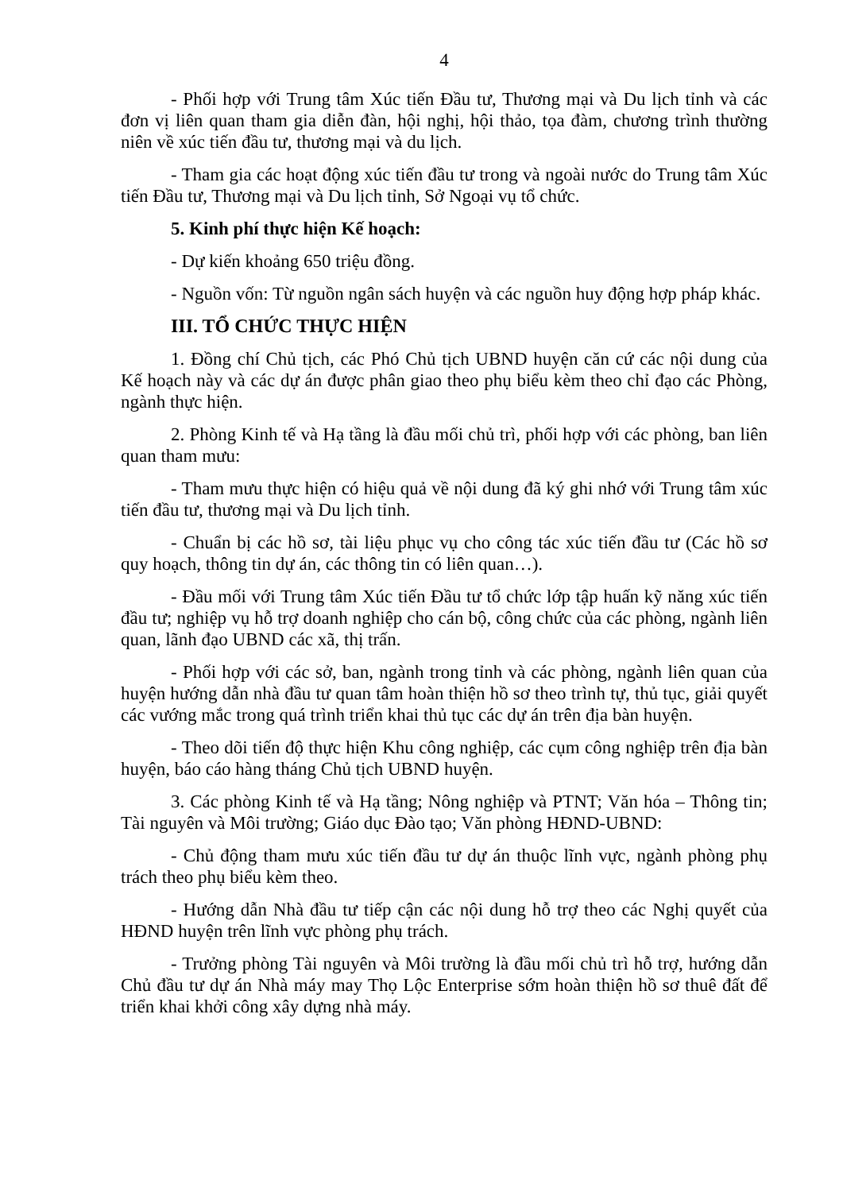4
- Phối hợp với Trung tâm Xúc tiến Đầu tư, Thương mại và Du lịch tỉnh và các đơn vị liên quan tham gia diễn đàn, hội nghị, hội thảo, tọa đàm, chương trình thường niên về xúc tiến đầu tư, thương mại và du lịch.
- Tham gia các hoạt động xúc tiến đầu tư trong và ngoài nước do Trung tâm Xúc tiến Đầu tư, Thương mại và Du lịch tỉnh, Sở Ngoại vụ tổ chức.
5. Kinh phí thực hiện Kế hoạch:
- Dự kiến khoảng 650 triệu đồng.
- Nguồn vốn: Từ nguồn ngân sách huyện và các nguồn huy động hợp pháp khác.
III. TỔ CHỨC THỰC HIỆN
1. Đồng chí Chủ tịch, các Phó Chủ tịch UBND huyện căn cứ các nội dung của Kế hoạch này và các dự án được phân giao theo phụ biểu kèm theo chỉ đạo các Phòng, ngành thực hiện.
2. Phòng Kinh tế và Hạ tầng là đầu mối chủ trì, phối hợp với các phòng, ban liên quan tham mưu:
- Tham mưu thực hiện có hiệu quả về nội dung đã ký ghi nhớ với Trung tâm xúc tiến đầu tư, thương mại và Du lịch tỉnh.
- Chuẩn bị các hồ sơ, tài liệu phục vụ cho công tác xúc tiến đầu tư (Các hồ sơ quy hoạch, thông tin dự án, các thông tin có liên quan…).
- Đầu mối với Trung tâm Xúc tiến Đầu tư tổ chức lớp tập huấn kỹ năng xúc tiến đầu tư; nghiệp vụ hỗ trợ doanh nghiệp cho cán bộ, công chức của các phòng, ngành liên quan, lãnh đạo UBND các xã, thị trấn.
- Phối hợp với các sở, ban, ngành trong tỉnh và các phòng, ngành liên quan của huyện hướng dẫn nhà đầu tư quan tâm hoàn thiện hồ sơ theo trình tự, thủ tục, giải quyết các vướng mắc trong quá trình triển khai thủ tục các dự án trên địa bàn huyện.
- Theo dõi tiến độ thực hiện Khu công nghiệp, các cụm công nghiệp trên địa bàn huyện, báo cáo hàng tháng Chủ tịch UBND huyện.
3. Các phòng Kinh tế và Hạ tầng; Nông nghiệp và PTNT; Văn hóa – Thông tin; Tài nguyên và Môi trường; Giáo dục Đào tạo; Văn phòng HĐND-UBND:
- Chủ động tham mưu xúc tiến đầu tư dự án thuộc lĩnh vực, ngành phòng phụ trách theo phụ biểu kèm theo.
- Hướng dẫn Nhà đầu tư tiếp cận các nội dung hỗ trợ theo các Nghị quyết của HĐND huyện trên lĩnh vực phòng phụ trách.
- Trưởng phòng Tài nguyên và Môi trường là đầu mối chủ trì hỗ trợ, hướng dẫn Chủ đầu tư dự án Nhà máy may Thọ Lộc Enterprise sớm hoàn thiện hồ sơ thuê đất để triển khai khởi công xây dựng nhà máy.